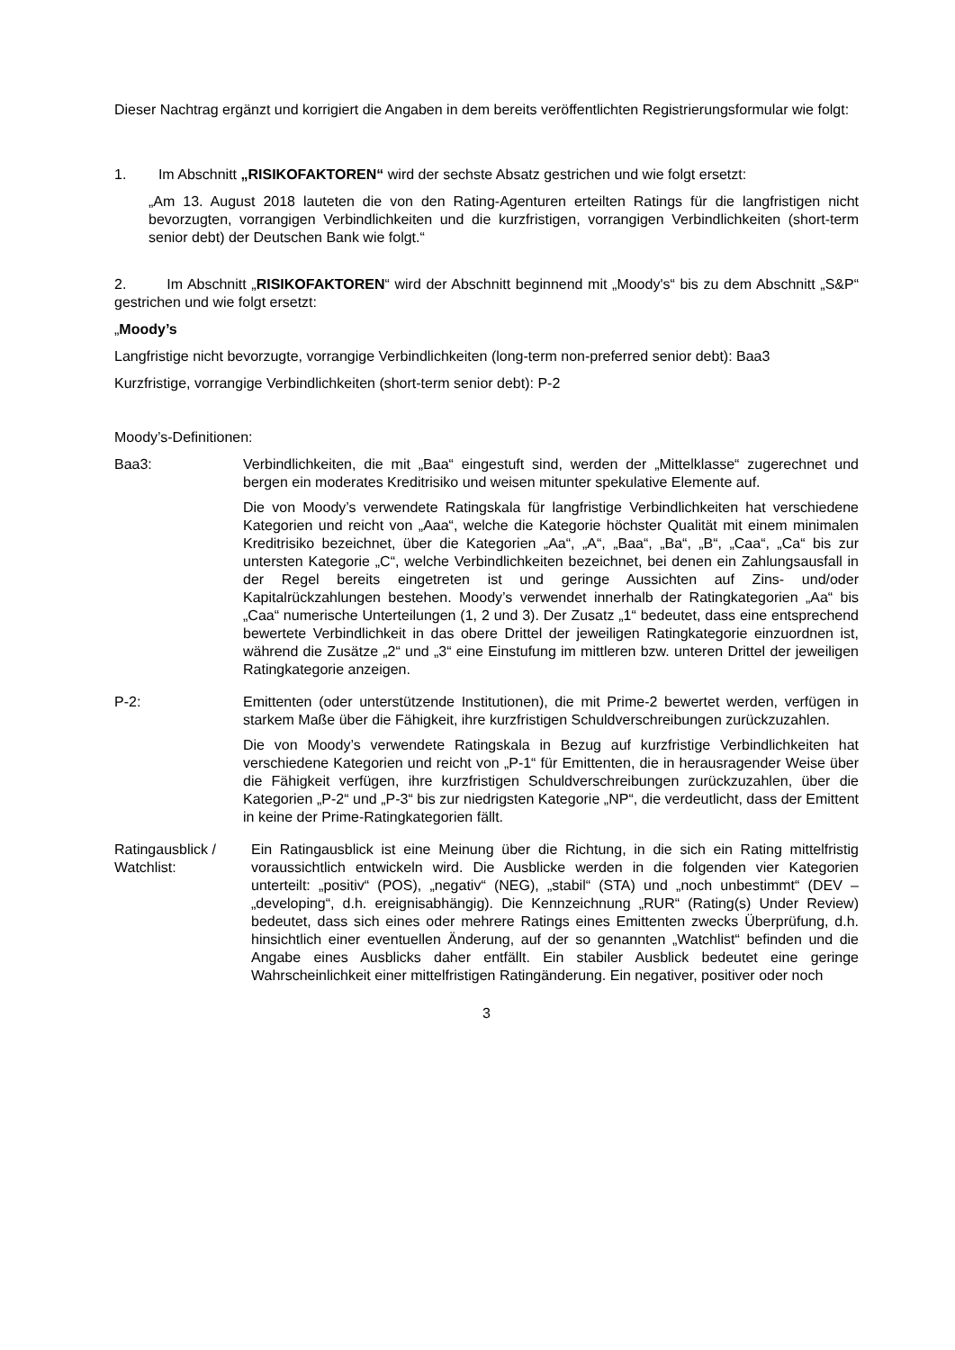Dieser Nachtrag ergänzt und korrigiert die Angaben in dem bereits veröffentlichten Registrierungsformular wie folgt:
1. Im Abschnitt „RISIKOFAKTOREN“ wird der sechste Absatz gestrichen und wie folgt ersetzt:
„Am 13. August 2018 lauteten die von den Rating-Agenturen erteilten Ratings für die langfristigen nicht bevorzugten, vorrangigen Verbindlichkeiten und die kurzfristigen, vorrangigen Verbindlichkeiten (short-term senior debt) der Deutschen Bank wie folgt.“
2. Im Abschnitt „RISIKOFAKTOREN“ wird der Abschnitt beginnend mit „Moody's“ bis zu dem Abschnitt „S&P“ gestrichen und wie folgt ersetzt:
„Moody’s
Langfristige nicht bevorzugte, vorrangige Verbindlichkeiten (long-term non-preferred senior debt): Baa3
Kurzfristige, vorrangige Verbindlichkeiten (short-term senior debt): P-2
Moody’s-Definitionen:
Baa3: Verbindlichkeiten, die mit „Baa“ eingestuft sind, werden der „Mittelklasse“ zugerechnet und bergen ein moderates Kreditrisiko und weisen mitunter spekulative Elemente auf.
Die von Moody’s verwendete Ratingskala für langfristige Verbindlichkeiten hat verschiedene Kategorien und reicht von „Aaa“, welche die Kategorie höchster Qualität mit einem minimalen Kreditrisiko bezeichnet, über die Kategorien „Aa“, „A“, „Baa“, „Ba“, „B“, „Caa“, „Ca“ bis zur untersten Kategorie „C“, welche Verbindlichkeiten bezeichnet, bei denen ein Zahlungsausfall in der Regel bereits eingetreten ist und geringe Aussichten auf Zins- und/oder Kapitalrückzahlungen bestehen. Moody’s verwendet innerhalb der Ratingkategorien „Aa“ bis „Caa“ numerische Unterteilungen (1, 2 und 3). Der Zusatz „1“ bedeutet, dass eine entsprechend bewertete Verbindlichkeit in das obere Drittel der jeweiligen Ratingkategorie einzuordnen ist, während die Zusätze „2“ und „3“ eine Einstufung im mittleren bzw. unteren Drittel der jeweiligen Ratingkategorie anzeigen.
P-2: Emittenten (oder unterstützende Institutionen), die mit Prime-2 bewertet werden, verfügen in starkem Maße über die Fähigkeit, ihre kurzfristigen Schuldverschreibungen zurückzuzahlen.
Die von Moody’s verwendete Ratingskala in Bezug auf kurzfristige Verbindlichkeiten hat verschiedene Kategorien und reicht von „P-1“ für Emittenten, die in herausragender Weise über die Fähigkeit verfügen, ihre kurzfristigen Schuldverschreibungen zurückzuzahlen, über die Kategorien „P-2“ und „P-3“ bis zur niedrigsten Kategorie „NP“, die verdeutlicht, dass der Emittent in keine der Prime-Ratingkategorien fällt.
Ratingausblick / Watchlist:
Ein Ratingausblick ist eine Meinung über die Richtung, in die sich ein Rating mittelfristig voraussichtlich entwickeln wird. Die Ausblicke werden in die folgenden vier Kategorien unterteilt: „positiv“ (POS), „negativ“ (NEG), „stabil“ (STA) und „noch unbestimmt“ (DEV – „developing“, d.h. ereignisabhängig). Die Kennzeichnung „RUR“ (Rating(s) Under Review) bedeutet, dass sich eines oder mehrere Ratings eines Emittenten zwecks Überprüfung, d.h. hinsichtlich einer eventuellen Änderung, auf der so genannten „Watchlist“ befinden und die Angabe eines Ausblicks daher entfällt. Ein stabiler Ausblick bedeutet eine geringe Wahrscheinlichkeit einer mittelfristigen Ratingänderung. Ein negativer, positiver oder noch
3